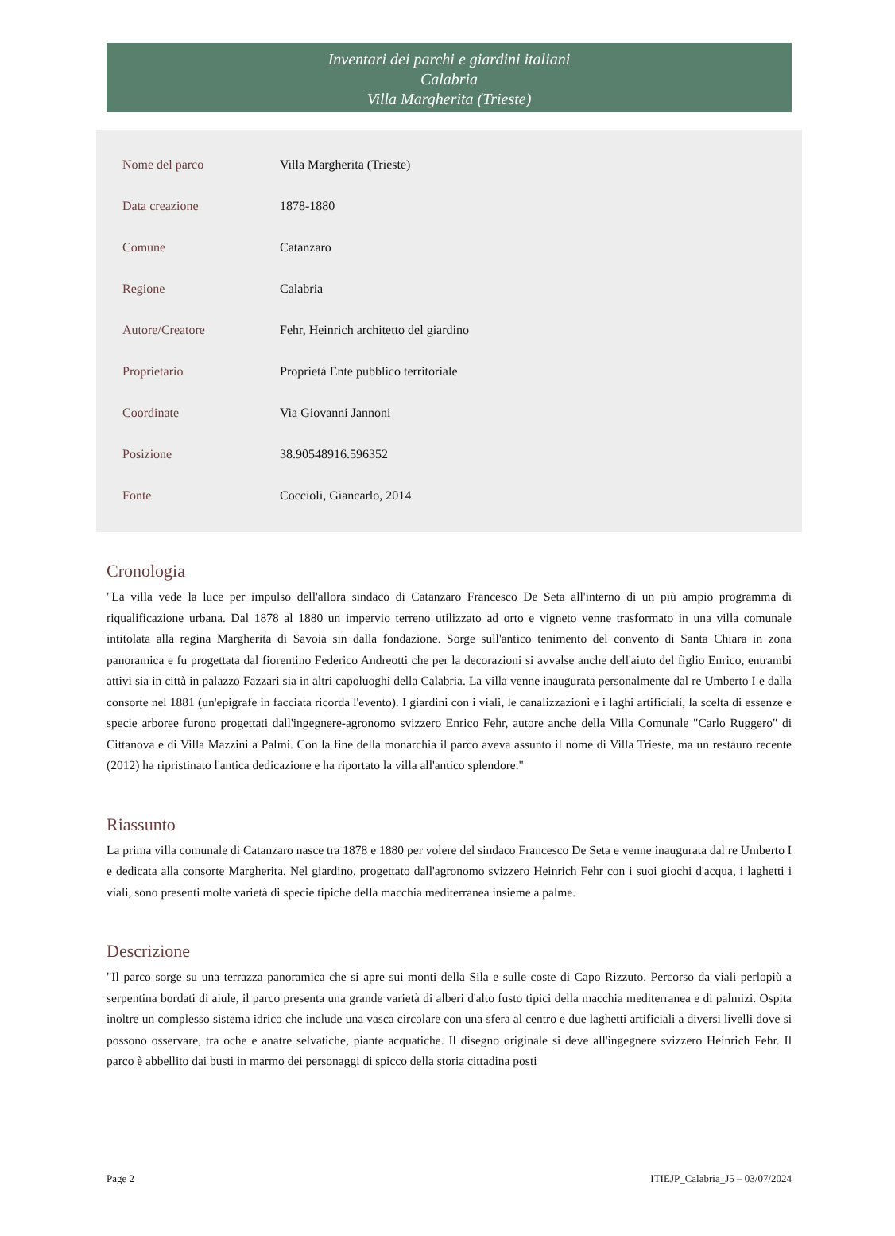Inventari dei parchi e giardini italiani
Calabria
Villa Margherita (Trieste)
| Nome del parco | Villa Margherita (Trieste) |
| Data creazione | 1878-1880 |
| Comune | Catanzaro |
| Regione | Calabria |
| Autore/Creatore | Fehr, Heinrich architetto del giardino |
| Proprietario | Proprietà Ente pubblico territoriale |
| Coordinate | Via Giovanni Jannoni |
| Posizione | 38.90548916.596352 |
| Fonte | Coccioli, Giancarlo, 2014 |
Cronologia
"La villa vede la luce per impulso dell'allora sindaco di Catanzaro Francesco De Seta all'interno di un più ampio programma di riqualificazione urbana. Dal 1878 al 1880 un impervio terreno utilizzato ad orto e vigneto venne trasformato in una villa comunale intitolata alla regina Margherita di Savoia sin dalla fondazione. Sorge sull'antico tenimento del convento di Santa Chiara in zona panoramica e fu progettata dal fiorentino Federico Andreotti che per la decorazioni si avvalse anche dell'aiuto del figlio Enrico, entrambi attivi sia in città in palazzo Fazzari sia in altri capoluoghi della Calabria. La villa venne inaugurata personalmente dal re Umberto I e dalla consorte nel 1881 (un'epigrafe in facciata ricorda l'evento). I giardini con i viali, le canalizzazioni e i laghi artificiali, la scelta di essenze e specie arboree furono progettati dall'ingegnere-agronomo svizzero Enrico Fehr, autore anche della Villa Comunale "Carlo Ruggero" di Cittanova e di Villa Mazzini a Palmi. Con la fine della monarchia il parco aveva assunto il nome di Villa Trieste, ma un restauro recente (2012) ha ripristinato l'antica dedicazione e ha riportato la villa all'antico splendore."
Riassunto
La prima villa comunale di Catanzaro nasce tra 1878 e 1880 per volere del sindaco Francesco De Seta e venne inaugurata dal re Umberto I e dedicata alla consorte Margherita. Nel giardino, progettato dall'agronomo svizzero Heinrich Fehr con i suoi giochi d'acqua, i laghetti i viali, sono presenti molte varietà di specie tipiche della macchia mediterranea insieme a palme.
Descrizione
"Il parco sorge su una terrazza panoramica che si apre sui monti della Sila e sulle coste di Capo Rizzuto. Percorso da viali perlopiù a serpentina bordati di aiule, il parco presenta una grande varietà di alberi d'alto fusto tipici della macchia mediterranea e di palmizi. Ospita inoltre un complesso sistema idrico che include una vasca circolare con una sfera al centro e due laghetti artificiali a diversi livelli dove si possono osservare, tra oche e anatre selvatiche, piante acquatiche. Il disegno originale si deve all'ingegnere svizzero Heinrich Fehr. Il parco è abbellito dai busti in marmo dei personaggi di spicco della storia cittadina posti
Page 2 ITIEJP_Calabria_J5 – 03/07/2024